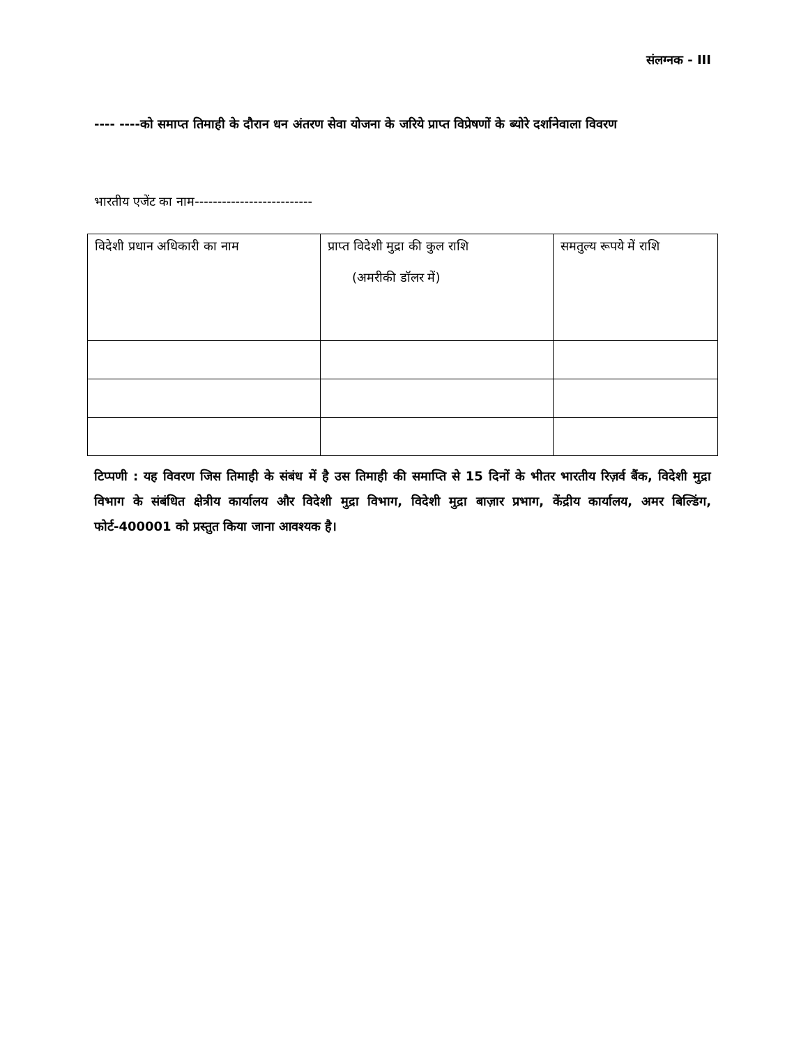संलग्नक - III
---- ----को समाप्त तिमाही के दौरान धन अंतरण सेवा योजना के जरिये प्राप्त विप्रेषणों के ब्योरे दर्शानेवाला विवरण
भारतीय एजेंट का नाम--------------------------
| विदेशी प्रधान अधिकारी का नाम | प्राप्त विदेशी मुद्रा की कुल राशि (अमरीकी डॉलर में) | समतुल्य रूपये में राशि |
टिप्पणी : यह विवरण जिस तिमाही के संबंध में है उस तिमाही की समाप्ति से 15 दिनों के भीतर भारतीय रिज़र्व बैंक, विदेशी मुद्रा विभाग के संबंधित क्षेत्रीय कार्यालय और विदेशी मुद्रा विभाग, विदेशी मुद्रा बाज़ार प्रभाग, केंद्रीय कार्यालय, अमर बिल्डिंग, फोर्ट-400001 को प्रस्तुत किया जाना आवश्यक है।